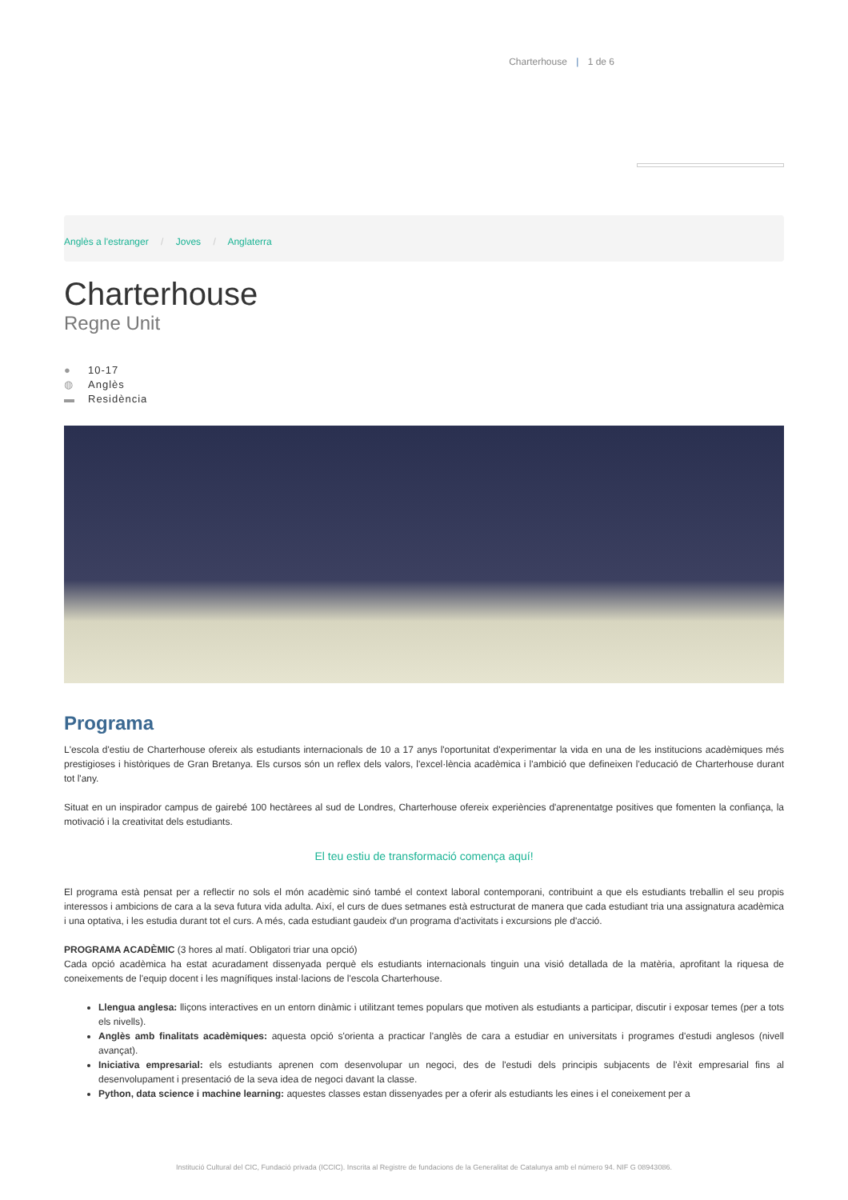Charterhouse | 1 de 6
Anglès a l'estranger / Joves / Anglaterra
Charterhouse
Regne Unit
● 10-17
◍ Anglès
▬ Residència
Programa
L'escola d'estiu de Charterhouse ofereix als estudiants internacionals de 10 a 17 anys l'oportunitat d'experimentar la vida en una de les institucions acadèmiques més prestigioses i històriques de Gran Bretanya. Els cursos són un reflex dels valors, l'excel·lència acadèmica i l'ambició que defineixen l'educació de Charterhouse durant tot l'any.
Situat en un inspirador campus de gairebé 100 hectàrees al sud de Londres, Charterhouse ofereix experiències d'aprenentatge positives que fomenten la confiança, la motivació i la creativitat dels estudiants.
El teu estiu de transformació comença aquí!
El programa està pensat per a reflectir no sols el món acadèmic sinó també el context laboral contemporani, contribuint a que els estudiants treballin el seu propis interessos i ambicions de cara a la seva futura vida adulta. Així, el curs de dues setmanes està estructurat de manera que cada estudiant tria una assignatura acadèmica i una optativa, i les estudia durant tot el curs. A més, cada estudiant gaudeix d'un programa d'activitats i excursions ple d'acció.
PROGRAMA ACADÈMIC (3 hores al matí. Obligatori triar una opció)
Cada opció acadèmica ha estat acuradament dissenyada perquè els estudiants internacionals tinguin una visió detallada de la matèria, aprofitant la riquesa de coneixements de l'equip docent i les magnífiques instal·lacions de l'escola Charterhouse.
Llengua anglesa: lliçons interactives en un entorn dinàmic i utilitzant temes populars que motiven als estudiants a participar, discutir i exposar temes (per a tots els nivells).
Anglès amb finalitats acadèmiques: aquesta opció s'orienta a practicar l'anglès de cara a estudiar en universitats i programes d'estudi anglesos (nivell avançat).
Iniciativa empresarial: els estudiants aprenen com desenvolupar un negoci, des de l'estudi dels principis subjacents de l'èxit empresarial fins al desenvolupament i presentació de la seva idea de negoci davant la classe.
Python, data science i machine learning: aquestes classes estan dissenyades per a oferir als estudiants les eines i el coneixement per a
Institució Cultural del CIC, Fundació privada (ICCIC). Inscrita al Registre de fundacions de la Generalitat de Catalunya amb el número 94. NIF G 08943086.